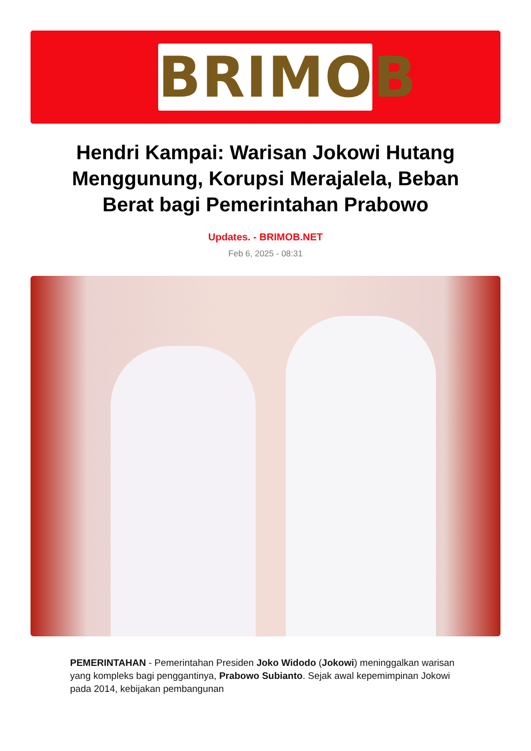BRIMOB
Hendri Kampai: Warisan Jokowi Hutang Menggunung, Korupsi Merajalela, Beban Berat bagi Pemerintahan Prabowo
Updates. - BRIMOB.NET
Feb 6, 2025 - 08:31
PEMERINTAHAN - Pemerintahan Presiden Joko Widodo (Jokowi) meninggalkan warisan yang kompleks bagi penggantinya, Prabowo Subianto. Sejak awal kepemimpinan Jokowi pada 2014, kebijakan pembangunan